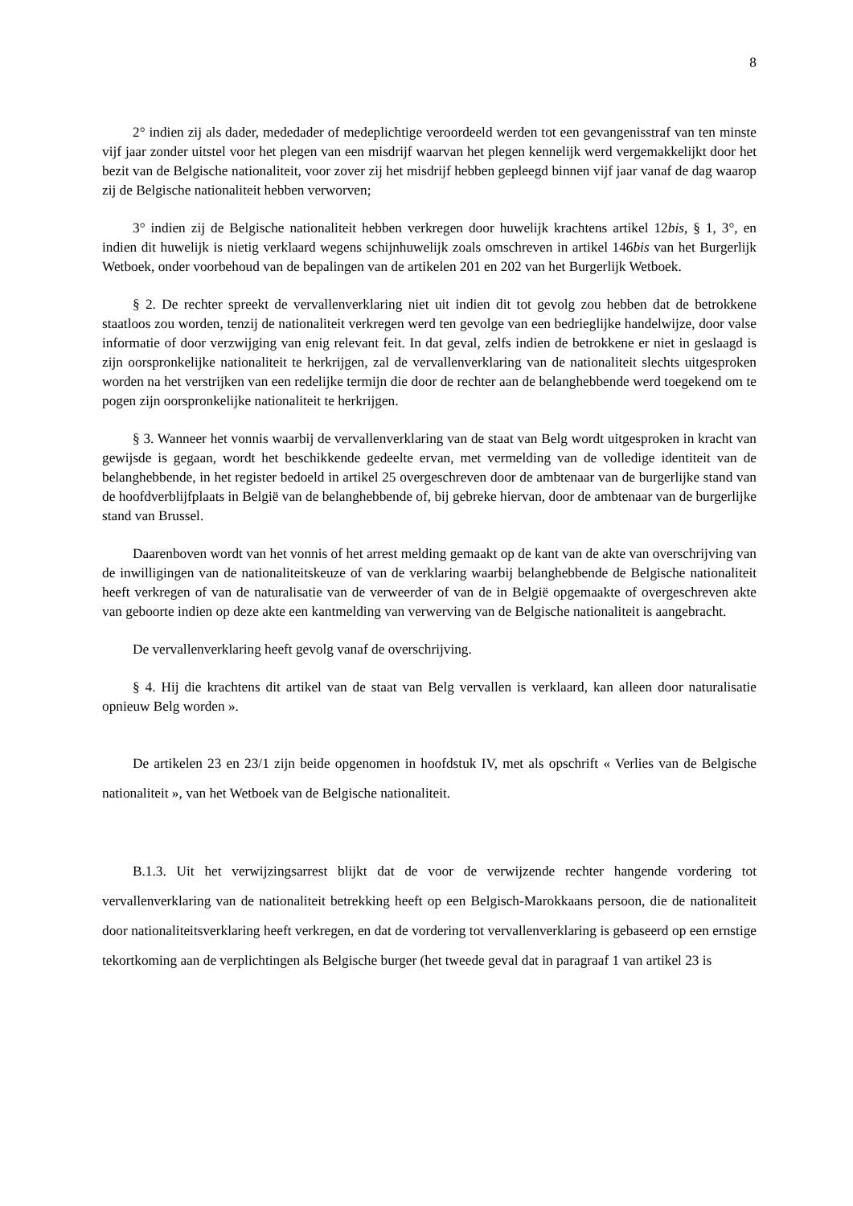8
2° indien zij als dader, mededader of medeplichtige veroordeeld werden tot een gevangenisstraf van ten minste vijf jaar zonder uitstel voor het plegen van een misdrijf waarvan het plegen kennelijk werd vergemakkelijkt door het bezit van de Belgische nationaliteit, voor zover zij het misdrijf hebben gepleegd binnen vijf jaar vanaf de dag waarop zij de Belgische nationaliteit hebben verworven;
3° indien zij de Belgische nationaliteit hebben verkregen door huwelijk krachtens artikel 12bis, § 1, 3°, en indien dit huwelijk is nietig verklaard wegens schijnhuwelijk zoals omschreven in artikel 146bis van het Burgerlijk Wetboek, onder voorbehoud van de bepalingen van de artikelen 201 en 202 van het Burgerlijk Wetboek.
§ 2. De rechter spreekt de vervallenverklaring niet uit indien dit tot gevolg zou hebben dat de betrokkene staatloos zou worden, tenzij de nationaliteit verkregen werd ten gevolge van een bedrieglijke handelwijze, door valse informatie of door verzwijging van enig relevant feit. In dat geval, zelfs indien de betrokkene er niet in geslaagd is zijn oorspronkelijke nationaliteit te herkrijgen, zal de vervallenverklaring van de nationaliteit slechts uitgesproken worden na het verstrijken van een redelijke termijn die door de rechter aan de belanghebbende werd toegekend om te pogen zijn oorspronkelijke nationaliteit te herkrijgen.
§ 3. Wanneer het vonnis waarbij de vervallenverklaring van de staat van Belg wordt uitgesproken in kracht van gewijsde is gegaan, wordt het beschikkende gedeelte ervan, met vermelding van de volledige identiteit van de belanghebbende, in het register bedoeld in artikel 25 overgeschreven door de ambtenaar van de burgerlijke stand van de hoofdverblijfplaats in België van de belanghebbende of, bij gebreke hiervan, door de ambtenaar van de burgerlijke stand van Brussel.
Daarenboven wordt van het vonnis of het arrest melding gemaakt op de kant van de akte van overschrijving van de inwilligingen van de nationaliteitskeuze of van de verklaring waarbij belanghebbende de Belgische nationaliteit heeft verkregen of van de naturalisatie van de verweerder of van de in België opgemaakte of overgeschreven akte van geboorte indien op deze akte een kantmelding van verwerving van de Belgische nationaliteit is aangebracht.
De vervallenverklaring heeft gevolg vanaf de overschrijving.
§ 4. Hij die krachtens dit artikel van de staat van Belg vervallen is verklaard, kan alleen door naturalisatie opnieuw Belg worden ».
De artikelen 23 en 23/1 zijn beide opgenomen in hoofdstuk IV, met als opschrift « Verlies van de Belgische nationaliteit », van het Wetboek van de Belgische nationaliteit.
B.1.3. Uit het verwijzingsarrest blijkt dat de voor de verwijzende rechter hangende vordering tot vervallenverklaring van de nationaliteit betrekking heeft op een Belgisch-Marokkaans persoon, die de nationaliteit door nationaliteitsverklaring heeft verkregen, en dat de vordering tot vervallenverklaring is gebaseerd op een ernstige tekortkoming aan de verplichtingen als Belgische burger (het tweede geval dat in paragraaf 1 van artikel 23 is